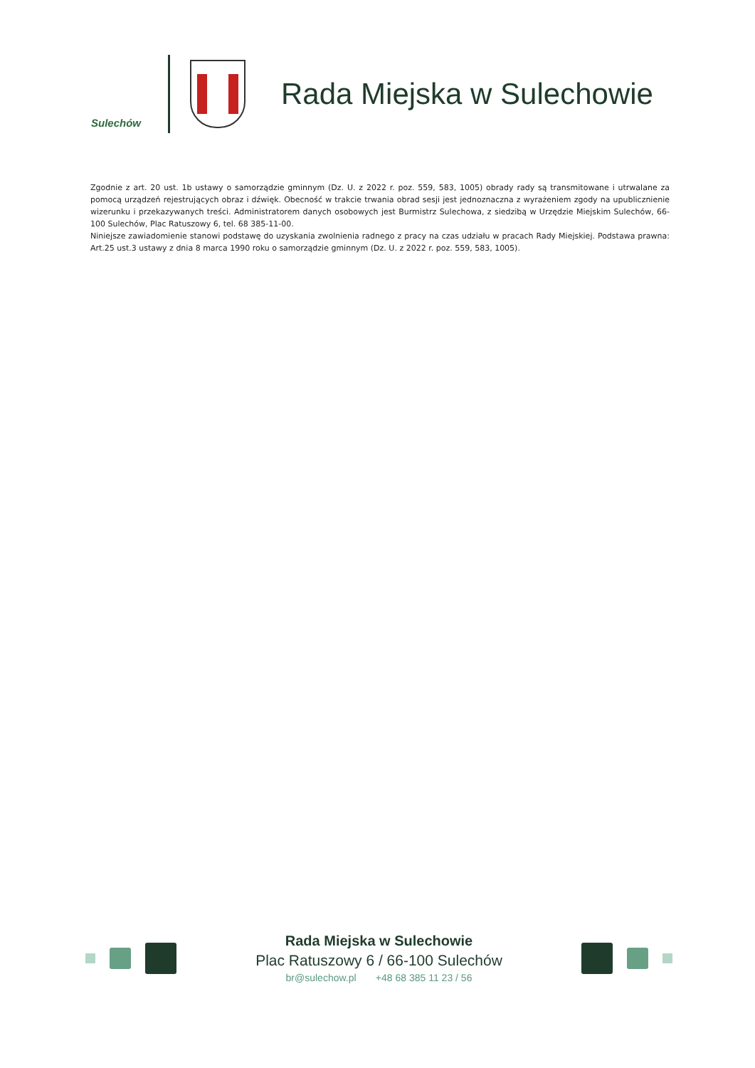Sulechów
Rada Miejska w Sulechowie
Zgodnie z art. 20 ust. 1b ustawy o samorządzie gminnym (Dz. U. z 2022 r. poz. 559, 583, 1005) obrady rady są transmitowane i utrwalane za pomocą urządzeń rejestrujących obraz i dźwięk. Obecność w trakcie trwania obrad sesji jest jednoznaczna z wyrażeniem zgody na upublicznienie wizerunku i przekazywanych treści. Administratorem danych osobowych jest Burmistrz Sulechowa, z siedzibą w Urzędzie Miejskim Sulechów, 66-100 Sulechów, Plac Ratuszowy 6, tel. 68 385-11-00.
Niniejsze zawiadomienie stanowi podstawę do uzyskania zwolnienia radnego z pracy na czas udziału w pracach Rady Miejskiej. Podstawa prawna: Art.25 ust.3 ustawy z dnia 8 marca 1990 roku o samorządzie gminnym (Dz. U. z 2022 r. poz. 559, 583, 1005).
Rada Miejska w Sulechowie
Plac Ratuszowy 6 / 66-100 Sulechów
br@sulechow.pl +48 68 385 11 23 / 56